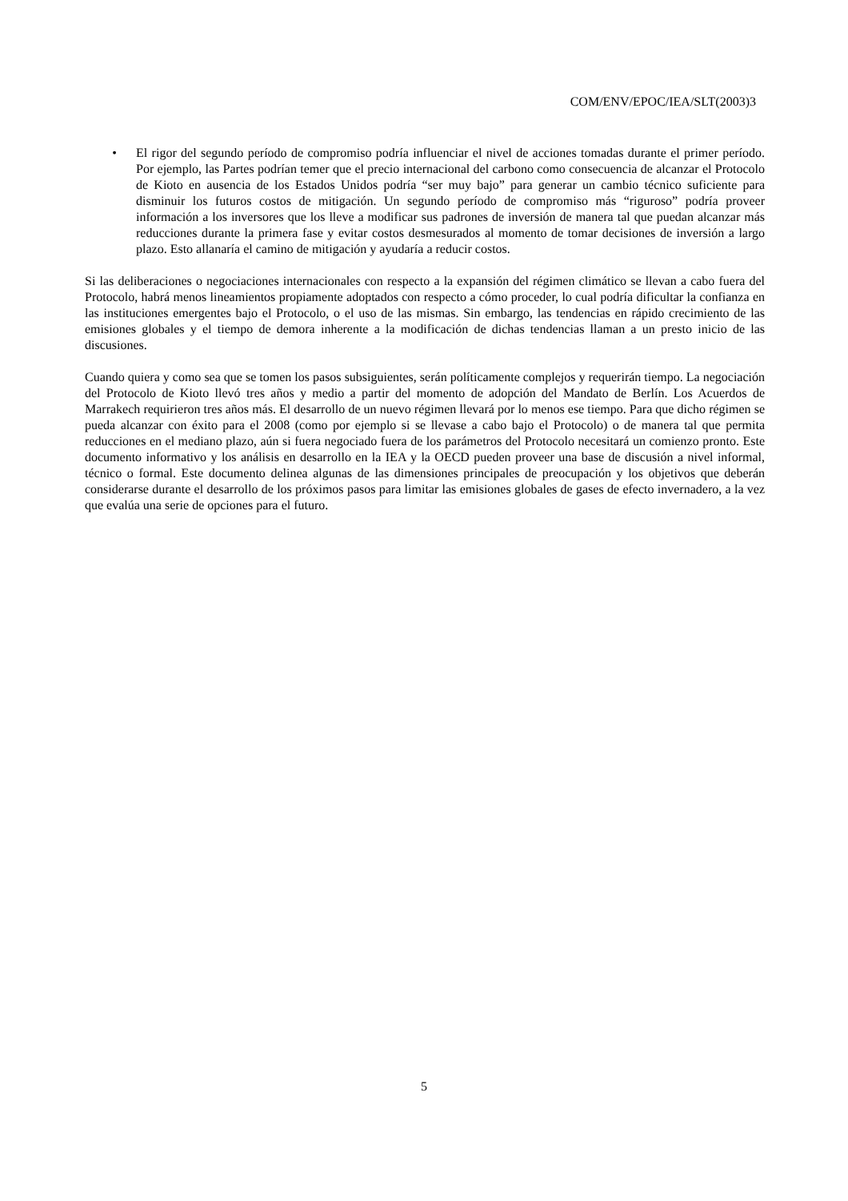COM/ENV/EPOC/IEA/SLT(2003)3
• El rigor del segundo período de compromiso podría influenciar el nivel de acciones tomadas durante el primer período. Por ejemplo, las Partes podrían temer que el precio internacional del carbono como consecuencia de alcanzar el Protocolo de Kioto en ausencia de los Estados Unidos podría “ser muy bajo” para generar un cambio técnico suficiente para disminuir los futuros costos de mitigación. Un segundo período de compromiso más “riguroso” podría proveer información a los inversores que los lleve a modificar sus padrones de inversión de manera tal que puedan alcanzar más reducciones durante la primera fase y evitar costos desmesurados al momento de tomar decisiones de inversión a largo plazo. Esto allanaría el camino de mitigación y ayudaría a reducir costos.
Si las deliberaciones o negociaciones internacionales con respecto a la expansión del régimen climático se llevan a cabo fuera del Protocolo, habrá menos lineamientos propiamente adoptados con respecto a cómo proceder, lo cual podría dificultar la confianza en las instituciones emergentes bajo el Protocolo, o el uso de las mismas. Sin embargo, las tendencias en rápido crecimiento de las emisiones globales y el tiempo de demora inherente a la modificación de dichas tendencias llaman a un presto inicio de las discusiones.
Cuando quiera y como sea que se tomen los pasos subsiguientes, serán políticamente complejos y requerirán tiempo. La negociación del Protocolo de Kioto llevó tres años y medio a partir del momento de adopción del Mandato de Berlín. Los Acuerdos de Marrakech requirieron tres años más. El desarrollo de un nuevo régimen llevará por lo menos ese tiempo. Para que dicho régimen se pueda alcanzar con éxito para el 2008 (como por ejemplo si se llevase a cabo bajo el Protocolo) o de manera tal que permita reducciones en el mediano plazo, aún si fuera negociado fuera de los parámetros del Protocolo necesitará un comienzo pronto. Este documento informativo y los análisis en desarrollo en la IEA y la OECD pueden proveer una base de discusión a nivel informal, técnico o formal. Este documento delinea algunas de las dimensiones principales de preocupación y los objetivos que deberán considerarse durante el desarrollo de los próximos pasos para limitar las emisiones globales de gases de efecto invernadero, a la vez que evalúa una serie de opciones para el futuro.
5